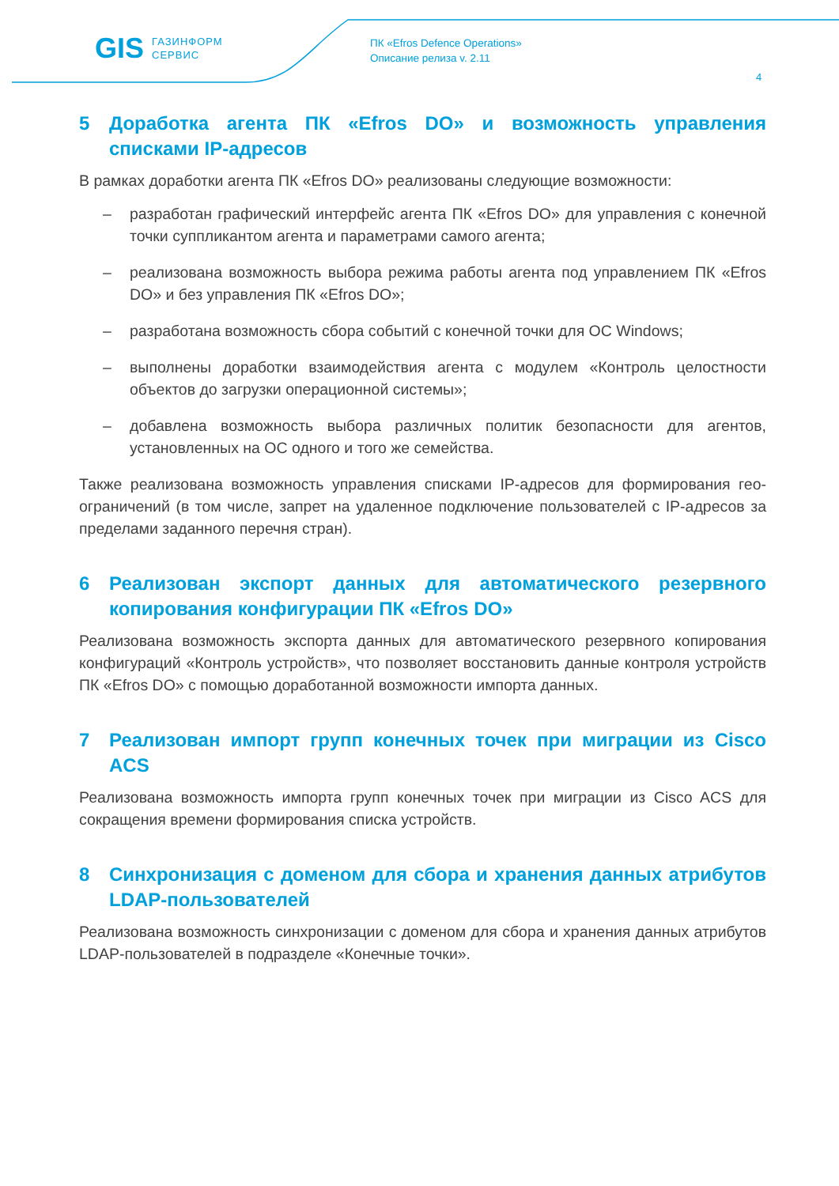GIS ГАЗИНФОРМ
СЕРВИС
ПК «Efros Defence Operations»
Описание релиза v. 2.11
4
5 Доработка агента ПК «Efros DO» и возможность управления списками IP-адресов
В рамках доработки агента ПК «Efros DO» реализованы следующие возможности:
– разработан графический интерфейс агента ПК «Efros DO» для управления с конечной точки суппликантом агента и параметрами самого агента;
– реализована возможность выбора режима работы агента под управлением ПК «Efros DO» и без управления ПК «Efros DO»;
– разработана возможность сбора событий с конечной точки для ОС Windows;
– выполнены доработки взаимодействия агента с модулем «Контроль целостности объектов до загрузки операционной системы»;
– добавлена возможность выбора различных политик безопасности для агентов, установленных на ОС одного и того же семейства.
Также реализована возможность управления списками IP-адресов для формирования гео-ограничений (в том числе, запрет на удаленное подключение пользователей с IP-адресов за пределами заданного перечня стран).
6 Реализован экспорт данных для автоматического резервного копирования конфигурации ПК «Efros DO»
Реализована возможность экспорта данных для автоматического резервного копирования конфигураций «Контроль устройств», что позволяет восстановить данные контроля устройств ПК «Efros DO» с помощью доработанной возможности импорта данных.
7 Реализован импорт групп конечных точек при миграции из Cisco ACS
Реализована возможность импорта групп конечных точек при миграции из Cisco ACS для сокращения времени формирования списка устройств.
8 Синхронизация с доменом для сбора и хранения данных атрибутов LDAP-пользователей
Реализована возможность синхронизации с доменом для сбора и хранения данных атрибутов LDAP-пользователей в подразделе «Конечные точки».